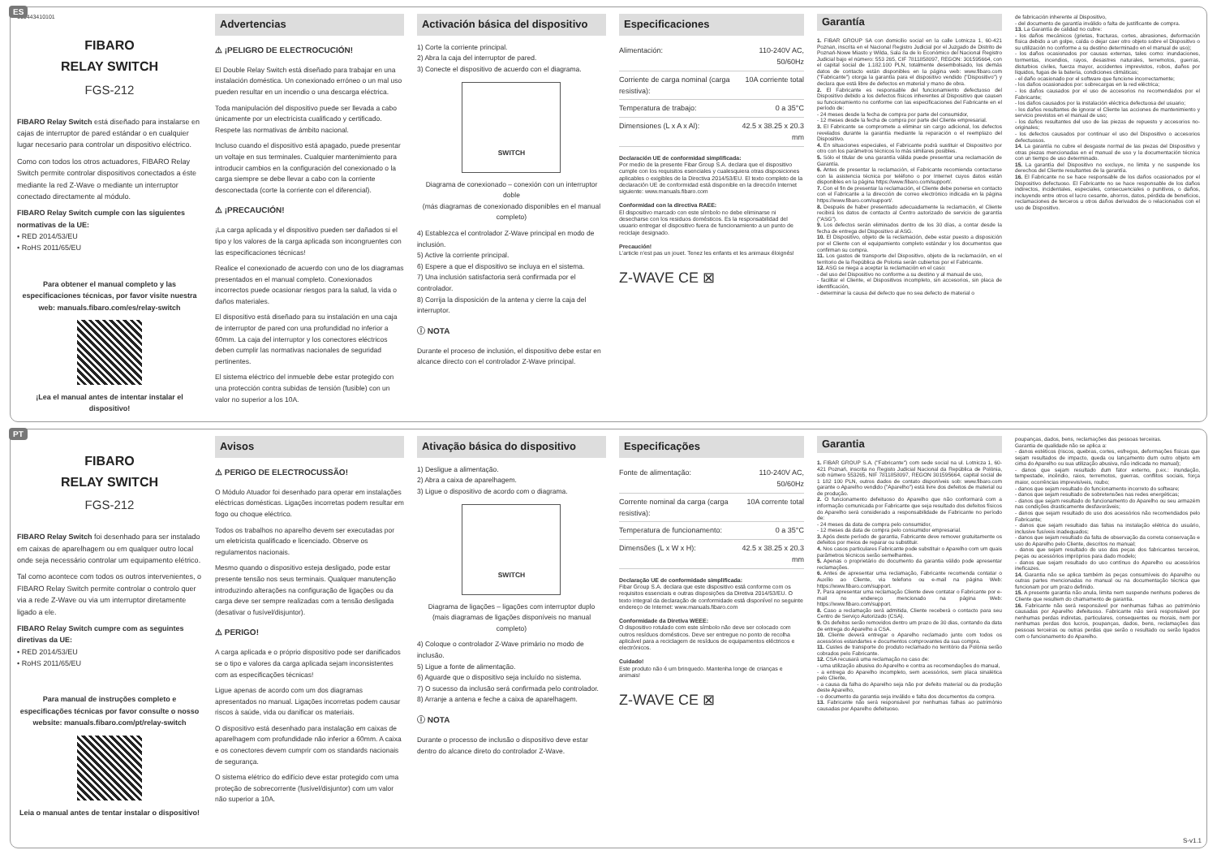ES
105443410101
FIBARO
RELAY SWITCH
FGS-212
FIBARO Relay Switch está diseñado para instalarse en cajas de interruptor de pared estándar o en cualquier lugar necesario para controlar un dispositivo eléctrico.
Como con todos los otros actuadores, FIBARO Relay Switch permite controlar dispositivos conectados a éste mediante la red Z-Wave o mediante un interruptor conectado directamente al módulo.
FIBARO Relay Switch cumple con las siguientes normativas de la UE:
• RED 2014/53/EU
• RoHS 2011/65/EU
Para obtener el manual completo y las especificaciones técnicas, por favor visite nuestra web: manuals.fibaro.com/es/relay-switch
¡Lea el manual antes de intentar instalar el dispositivo!
Advertencias
⚠ ¡PELIGRO DE ELECTROCUCIÓN!
El Double Relay Switch está diseñado para trabajar en una instalación doméstica. Un conexionado erróneo o un mal uso pueden resultar en un incendio o una descarga eléctrica.
Toda manipulación del dispositivo puede ser llevada a cabo únicamente por un electricista cualificado y certificado. Respete las normativas de ámbito nacional.
Incluso cuando el dispositivo está apagado, puede presentar un voltaje en sus terminales. Cualquier mantenimiento para introducir cambios en la configuración del conexionado o la carga siempre se debe llevar a cabo con la corriente desconectada (corte la corriente con el diferencial).
⚠ ¡PRECAUCIÓN!
¡La carga aplicada y el dispositivo pueden ser dañados si el tipo y los valores de la carga aplicada son incongruentes con las especificaciones técnicas!
Realice el conexionado de acuerdo con uno de los diagramas presentados en el manual completo. Conexionados incorrectos puede ocasionar riesgos para la salud, la vida o daños materiales.
El dispositivo está diseñado para su instalación en una caja de interruptor de pared con una profundidad no inferior a 60mm. La caja del interruptor y los conectores eléctricos deben cumplir las normativas nacionales de seguridad pertinentes.
El sistema eléctrico del inmueble debe estar protegido con una protección contra subidas de tensión (fusible) con un valor no superior a los 10A.
Activación básica del dispositivo
1) Corte la corriente principal.
2) Abra la caja del interruptor de pared.
3) Conecte el dispositivo de acuerdo con el diagrama.
SWITCH
Diagrama de conexionado – conexión con un interruptor doble
(más diagramas de conexionado disponibles en el manual completo)
4) Establezca el controlador Z-Wave principal en modo de inclusión.
5) Active la corriente principal.
6) Espere a que el dispositivo se incluya en el sistema.
7) Una inclusión satisfactoria será confirmada por el controlador.
8) Corrija la disposición de la antena y cierre la caja del interruptor.
ⓘ NOTA
Durante el proceso de inclusión, el dispositivo debe estar en alcance directo con el controlador Z-Wave principal.
Especificaciones
| Alimentación: | 110-240V AC, 50/60Hz |
| Corriente de carga nominal (carga resistiva): | 10A corriente total |
| Temperatura de trabajo: | 0 a 35°C |
| Dimensiones (L x A x Al): | 42.5 x 38.25 x 20.3 mm |
Declaración UE de conformidad simplificada:
Por medio de la presente Fibar Group S.A. declara que el dispositivo cumple con los requisitos esenciales y cualesquiera otras disposiciones aplicables o exigibles de la Directiva 2014/53/EU. El texto completo de la declaración UE de conformidad está disponible en la dirección Internet siguiente: www.manuals.fibaro.com
Conformidad con la directiva RAEE:
El dispositivo marcado con este símbolo no debe eliminarse ni desecharse con los residuos domésticos. Es la responsabilidad del usuario entregar el dispositivo fuera de funcionamiento a un punto de reciclaje designado.
Precaución!
L'article n'est pas un jouet. Tenez les enfants et les animaux éloignés!
Z-WAVE CE ⊠
Garantía
1. FIBAR GROUP SA con domicilio social en la calle Lotnicza 1, 60-421 Poznan, inscrita en el Nacional Registro Judicial por el Juzgado de Distrito de Poznań-Nowe Miasto y Wilda, Sala 8a de lo Económico del Nacional Registro Judicial bajo el número: 553 265, CIF 7811858097, REGON: 301595664, con el capital social de 1.182.100 PLN, totalmente desembolsado, los demás datos de contacto están disponibles en la página web: www.fibaro.com ("Fabricante") otorga la garantía para el dispositivo vendido ("Dispositivo") y declara que está libre de defectos en material y mano de obra.
2. El Fabricante es responsable del funcionamiento defectuoso del Dispositivo debido a los defectos físicos inherentes al Dispositivo que causen su funcionamiento no conforme con las especificaciones del Fabricante en el período de:
- 24 meses desde la fecha de compra por parte del consumidor,
- 12 meses desde la fecha de compra por parte del Cliente empresarial.
3. El Fabricante se compromete a eliminar sin cargo adicional, los defectos revelados durante la garantía mediante la reparación o el reemplazo del Dispositivo.
4. En situaciones especiales, el Fabricante podrá sustituir el Dispositivo por otro con los parámetros técnicos lo más similares posibles.
5. Sólo el titular de una garantía válida puede presentar una reclamación de Garantía.
6. Antes de presentar la reclamación, el Fabricante recomienda contactarse con la asistencia técnica por teléfono o por Internet cuyos datos están disponibles en la página https://www.fibaro.com/support/.
7. Con el fin de presentar la reclamación, el Cliente debe ponerse en contacto con el Fabricante a la dirección de correo electrónico indicada en la página https://www.fibaro.com/support/.
8. Después de haber presentado adecuadamente la reclamación, el Cliente recibirá los datos de contacto al Centro autorizado de servicio de garantía ("ASG").
9. Los defectos serán eliminados dentro de los 30 días, a contar desde la fecha de entrega del Dispositivo al ASG.
10. El Dispositivo, objeto de la reclamación, debe estar puesto a disposición por el Cliente con el equipamiento completo estándar y los documentos que confirman su compra.
11. Los gastos de transporte del Dispositivo, objeto de la reclamación, en el territorio de la República de Polonia serán cubiertos por el Fabricante.
12. ASG se niega a aceptar la reclamación en el caso:
- del uso del Dispositivo no conforme a su destino y al manual de uso,
- facilitar el Cliente, el Dispositivos incompleto, sin accesorios, sin placa de identificación,
- determinar la causa del defecto que no sea defecto de material o
de fabricación inherente al Dispositivo,
- del documento de garantía inválido o falta de justificante de compra.
13. La Garantía de calidad no cubre:
- los daños mecánicos (grietas, fracturas, cortes, abrasiones, deformación física debido a un golpe, caída o dejar caer otro objeto sobre el Dispositivo o su utilización no conforme a su destino determinado en el manual de uso);
- los daños ocasionados por causas externas, tales como: inundaciones, tormentas, incendios, rayos, desastres naturales, terremotos, guerras, disturbios civiles, fuerza mayor, accidentes imprevistos, robos, daños por líquidos, fugas de la batería, condiciones climáticas;
- el daño ocasionado por el software que funcione incorrectamente;
- los daños ocasionados por: sobrecargas en la red eléctrica;
- los daños causados por el uso de accesorios no recomendados por el Fabricante;
- los daños causados por la instalación eléctrica defectuosa del usuario;
- los daños resultantes de ignorar el Cliente las acciones de mantenimiento y servicio previstos en el manual de uso;
- los daños resultantes del uso de las piezas de repuesto y accesorios no-originales;
- los defectos causados por continuar el uso del Dispositivo o accesorios defectuosos.
14. La garantía no cubre el desgaste normal de las piezas del Dispositivo y otras piezas mencionadas en el manual de uso y la documentación técnica con un tiempo de uso determinado.
15. La garantía del Dispositivo no excluye, no limita y no suspende los derechos del Cliente resultantes de la garantía.
16. El Fabricante no se hace responsable de los daños ocasionados por el Dispositivo defectuoso. El Fabricante no se hace responsable de los daños indirectos, incidentales, especiales, consecuenciales o punitivos, o daños, incluyendo entre otros el lucro cesante, ahorros, datos, pérdida de beneficios, reclamaciones de terceros u otros daños derivados de o relacionados con el uso de Dispositivo.
PT
FIBARO
RELAY SWITCH
FGS-212
FIBARO Relay Switch foi desenhado para ser instalado em caixas de aparelhagem ou em qualquer outro local onde seja necessário controlar um equipamento elétrico.
Tal como acontece com todos os outros intervenientes, o FIBARO Relay Switch permite controlar o controlo quer via a rede Z-Wave ou via um interruptor diretamente ligado a ele.
FIBARO Relay Switch cumpre com as seguintes diretivas da UE:
• RED 2014/53/EU
• RoHS 2011/65/EU
Para manual de instruções completo e especificações técnicas por favor consulte o nosso website: manuals.fibaro.com/pt/relay-switch
Leia o manual antes de tentar instalar o dispositivo!
Avisos
⚠ PERIGO DE ELECTROCUSSÃO!
O Módulo Atuador foi desenhado para operar em instalações eléctricas domésticas. Ligações incorretas podem resultar em fogo ou choque eléctrico.
Todos os trabalhos no aparelho devem ser executadas por um eletricista qualificado e licenciado. Observe os regulamentos nacionais.
Mesmo quando o dispositivo esteja desligado, pode estar presente tensão nos seus terminais. Qualquer manutenção introduzindo alterações na configuração de ligações ou da carga deve ser sempre realizadas com a tensão desligada (desativar o fusível/disjuntor).
⚠ PERIGO!
A carga aplicada e o próprio dispositivo pode ser danificados se o tipo e valores da carga aplicada sejam inconsistentes com as especificações técnicas!
Ligue apenas de acordo com um dos diagramas apresentados no manual. Ligações incorretas podem causar riscos à saúde, vida ou danificar os materiais.
O dispositivo está desenhado para instalação em caixas de aparelhagem com profundidade não inferior a 60mm. A caixa e os conectores devem cumprir com os standards nacionais de segurança.
O sistema elétrico do edifício deve estar protegido com uma proteção de sobrecorrente (fusível/disjuntor) com um valor não superior a 10A.
Ativação básica do dispositivo
1) Desligue a alimentação.
2) Abra a caixa de aparelhagem.
3) Ligue o dispositivo de acordo com o diagrama.
SWITCH
Diagrama de ligações – ligações com interruptor duplo
(mais diagramas de ligações disponíveis no manual completo)
4) Coloque o controlador Z-Wave primário no modo de inclusão.
5) Ligue a fonte de alimentação.
6) Aguarde que o dispositivo seja incluído no sistema.
7) O sucesso da inclusão será confirmada pelo controlador.
8) Arranje a antena e feche a caixa de aparelhagem.
ⓘ NOTA
Durante o processo de inclusão o dispositivo deve estar dentro do alcance direto do controlador Z-Wave.
Especificações
| Fonte de alimentação: | 110-240V AC, 50/60Hz |
| Corrente nominal da carga (carga resistiva): | 10A corrente total |
| Temperatura de funcionamento: | 0 a 35°C |
| Dimensões (L x W x H): | 42.5 x 38.25 x 20.3 mm |
Declaração UE de conformidade simplificada:
Fibar Group S.A. declara que este dispositivo está conforme com os requisitos essenciais e outras disposições da Diretiva 2014/53/EU. O texto integral da declaração de conformidade está disponível no seguinte endereço de Internet: www.manuals.fibaro.com
Conformidade da Diretiva WEEE:
O dispositivo rotulado com este símbolo não deve ser colocado com outros resíduos domésticos. Deve ser entregue no ponto de recolha aplicável para a reciclagem de resíduos de equipamentos eléctricos e electrónicos.
Cuidado!
Este produto não é um brinquedo. Mantenha longe de crianças e animais!
Z-WAVE CE ⊠
Garantia
1. FIBAR GROUP S.A. ("Fabricante") com sede social na ul. Lotnicza 1, 60-421 Poznań, inscrita no Registo Judicial Nacional da República de Polónia, sob número 553265, NIF 7811858097, REGON 301595664, capital social de 1 182 100 PLN, outros dados de contato disponíveis sob: www.fibaro.com garante o Aparelho vendido ("Aparelho") está livre dos defeitos de material ou de produção.
2. O funcionamento defeituoso do Aparelho que não conformará com a informação comunicada por Fabricante que seja resultado dos defeitos físicos do Aparelho será considerado a responsabilidade de Fabricante no período de:
- 24 meses da data de compra pelo consumidor,
- 12 meses da data de compra pelo consumidor empresarial.
3. Após deste período de garantia, Fabricante deve remover gratuitamente os defeitos por meios de reparar ou substituir.
4. Nos casos particulares Fabricante pode substituir o Aparelho com um quais parâmetros técnicos serão semelhantes.
5. Apenas o proprietário do documento da garantia válido pode apresentar reclamações.
6. Antes de apresentar uma reclamação, Fabricante recomenda contatar o Auxílio ao Cliente, via telefono ou e-mail na página Web: https://www.fibaro.com/support.
7. Para apresentar uma reclamação Cliente deve contatar o Fabricante por e-mail no endereço mencionado na página Web: https://www.fibaro.com/support.
8. Caso a reclamação será admitida, Cliente receberá o contacto para seu Centro de Serviço Autorizado (CSA).
9. Os defeitos serão removidos dentro um prazo de 30 dias, contando da data de entrega do Aparelho a CSA.
10. Cliente deverá entregar o Aparelho reclamado junto com todos os acessórios estandartes e documentos comprovantes da sua compra.
11. Custes de transporte do produto reclamado no território da Polónia serão cobrados pelo Fabricante.
12. CSA recusará uma reclamação no caso de:
- uma utilização abusiva do Aparelho e contra as recomendações do manual,
- a entrega do Aparelho incompleto, sem acessórios, sem placa sinalética pelo Cliente,
- a causa da falha do Aparelho seja não por defeito material ou da produção deste Aparelho,
- o documento da garantia seja inválido e falta dos documentos da compra.
13. Fabricante não será responsável por nenhumas falhas ao património causadas por Aparelho defeituoso.
poupanças, dados, bens, reclamações das pessoas terceiras.
Garantia de qualidade não se aplica a:
- danos estéticos (riscos, quebras, cortes, esfregos, deformações físicas que sejam resultados de impacto, queda ou lançamento dum outro objeto em cima do Aparelho ou sua utilização abusiva, não indicada no manual);
- danos que sejam resultado dum fator externo, p.ex.: inundação, tempestade, incêndio, raios, terremotos, guerras, conflitos sociais, força maior, ocorrências imprevisíveis, roubo;
- danos que sejam resultado do funcionamento incorreto do software;
- danos que sejam resultado de sobretensões nas redes energéticas;
- danos que sejam resultado do funcionamento do Aparelho ou seu armazém nas condições drasticamente desfavoráveis;
- danos que sejam resultado do uso dos acessórios não recomendados pelo Fabricante;
- danos que sejam resultado das faltas na instalação elétrica do usuário, inclusive fusíveis inadequados;
- danos que sejam resultado da falta de observação da correta conservação e uso do Aparelho pelo Cliente, descritos no manual;
- danos que sejam resultado do uso das peças dos fabricantes terceiros, peças ou acessórios impróprios para dado modelo;
- danos que sejam resultado do uso contínuo do Aparelho ou acessórios ineficazes.
14. Garantia não se aplica também às peças consumíveis do Aparelho ou outras partes mencionadas no manual ou na documentação técnica que funcionam por um prazo definido.
15. A presente garantia não anula, limita nem suspende nenhuns poderes de Cliente que resultem do chamamento de garantia.
16. Fabricante não será responsável por nenhumas falhas ao património causadas por Aparelho defeituoso. Fabricante não será responsável por nenhumas perdas indiretas, particulares, consequentes ou morais, nem por nenhumas perdas dos lucros, poupanças, dados, bens, reclamações das pessoas terceiras ou outras perdas que serão o resultado ou serão ligados com o funcionamento do Aparelho.
S-v1.1